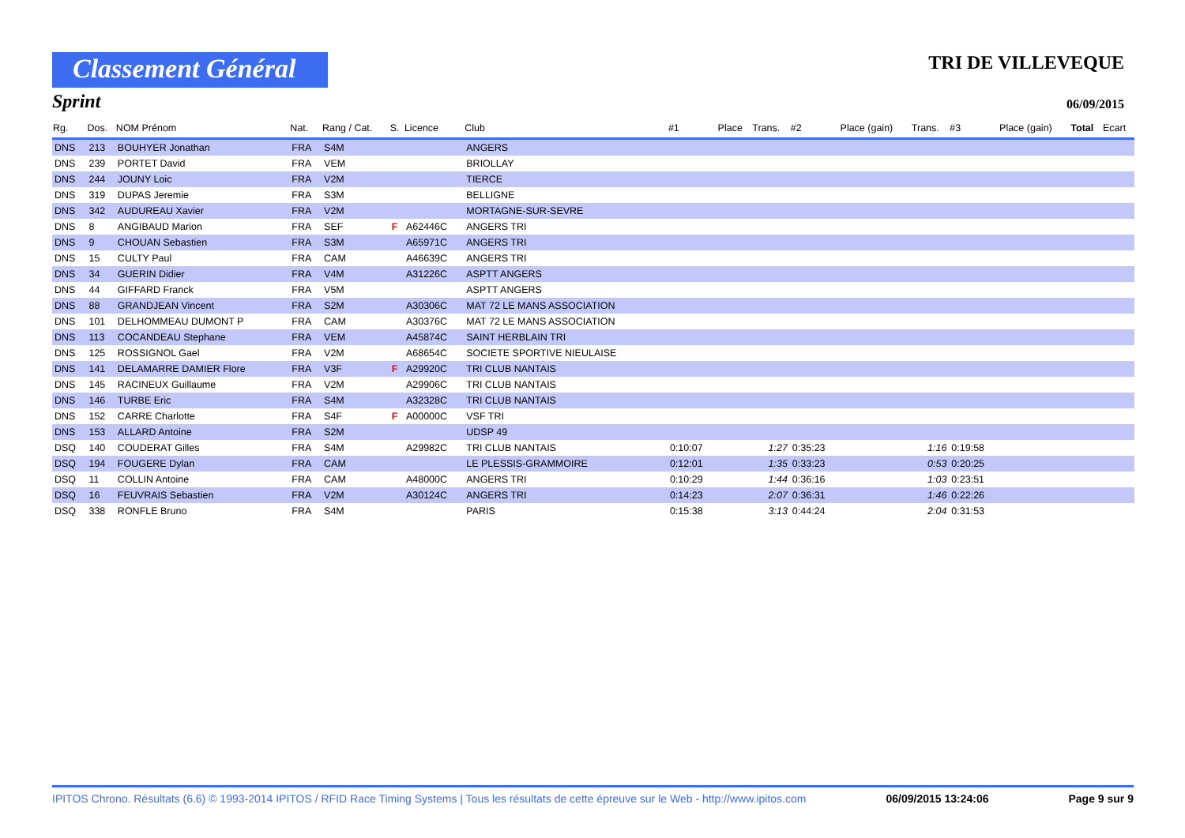Classement Général
TRI DE VILLEVEQUE
Sprint
06/09/2015
| Rg. | Dos. | NOM Prénom | Nat. | Rang / Cat. | S. | Licence | Club | #1 | Place | Trans. | #2 | Place (gain) | Trans. | #3 | Place (gain) | Total | Ecart |
| --- | --- | --- | --- | --- | --- | --- | --- | --- | --- | --- | --- | --- | --- | --- | --- | --- | --- |
| DNS | 213 | BOUHYER Jonathan | FRA | S4M | | | ANGERS | | | | | | | | | | |
| DNS | 239 | PORTET David | FRA | VEM | | | BRIOLLAY | | | | | | | | | | |
| DNS | 244 | JOUNY Loic | FRA | V2M | | | TIERCE | | | | | | | | | | |
| DNS | 319 | DUPAS Jeremie | FRA | S3M | | | BELLIGNE | | | | | | | | | | |
| DNS | 342 | AUDUREAU Xavier | FRA | V2M | | | MORTAGNE-SUR-SEVRE | | | | | | | | | | |
| DNS | 8 | ANGIBAUD Marion | FRA | SEF | F | A62446C | ANGERS TRI | | | | | | | | | | |
| DNS | 9 | CHOUAN Sebastien | FRA | S3M | | A65971C | ANGERS TRI | | | | | | | | | | |
| DNS | 15 | CULTY Paul | FRA | CAM | | A46639C | ANGERS TRI | | | | | | | | | | |
| DNS | 34 | GUERIN Didier | FRA | V4M | | A31226C | ASPTT ANGERS | | | | | | | | | | |
| DNS | 44 | GIFFARD Franck | FRA | V5M | | | ASPTT ANGERS | | | | | | | | | | |
| DNS | 88 | GRANDJEAN Vincent | FRA | S2M | | A30306C | MAT 72 LE MANS ASSOCIATION | | | | | | | | | | |
| DNS | 101 | DELHOMMEAU DUMONT P | FRA | CAM | | A30376C | MAT 72 LE MANS ASSOCIATION | | | | | | | | | | |
| DNS | 113 | COCANDEAU Stephane | FRA | VEM | | A45874C | SAINT HERBLAIN TRI | | | | | | | | | | |
| DNS | 125 | ROSSIGNOL Gael | FRA | V2M | | A68654C | SOCIETE SPORTIVE NIEULAISE | | | | | | | | | | |
| DNS | 141 | DELAMARRE DAMIER Flore | FRA | V3F | F | A29920C | TRI CLUB NANTAIS | | | | | | | | | | |
| DNS | 145 | RACINEUX Guillaume | FRA | V2M | | A29906C | TRI CLUB NANTAIS | | | | | | | | | | |
| DNS | 146 | TURBE Eric | FRA | S4M | | A32328C | TRI CLUB NANTAIS | | | | | | | | | | |
| DNS | 152 | CARRE Charlotte | FRA | S4F | F | A00000C | VSF TRI | | | | | | | | | | |
| DNS | 153 | ALLARD Antoine | FRA | S2M | | | UDSP 49 | | | | | | | | | | |
| DSQ | 140 | COUDERAT Gilles | FRA | S4M | | A29982C | TRI CLUB NANTAIS | 0:10:07 | | 1:27 | 0:35:23 | | 1:16 | 0:19:58 | | | |
| DSQ | 194 | FOUGERE Dylan | FRA | CAM | | | LE PLESSIS-GRAMMOIRE | 0:12:01 | | 1:35 | 0:33:23 | | 0:53 | 0:20:25 | | | |
| DSQ | 11 | COLLIN Antoine | FRA | CAM | | A48000C | ANGERS TRI | 0:10:29 | | 1:44 | 0:36:16 | | 1:03 | 0:23:51 | | | |
| DSQ | 16 | FEUVRAIS Sebastien | FRA | V2M | | A30124C | ANGERS TRI | 0:14:23 | | 2:07 | 0:36:31 | | 1:46 | 0:22:26 | | | |
| DSQ | 338 | RONFLE Bruno | FRA | S4M | | | PARIS | 0:15:38 | | 3:13 | 0:44:24 | | 2:04 | 0:31:53 | | | |
IPITOS Chrono. Résultats (6.6) © 1993-2014 IPITOS / RFID Race Timing Systems | Tous les résultats de cette épreuve sur le Web - http://www.ipitos.com 06/09/2015 13:24:06 Page 9 sur 9